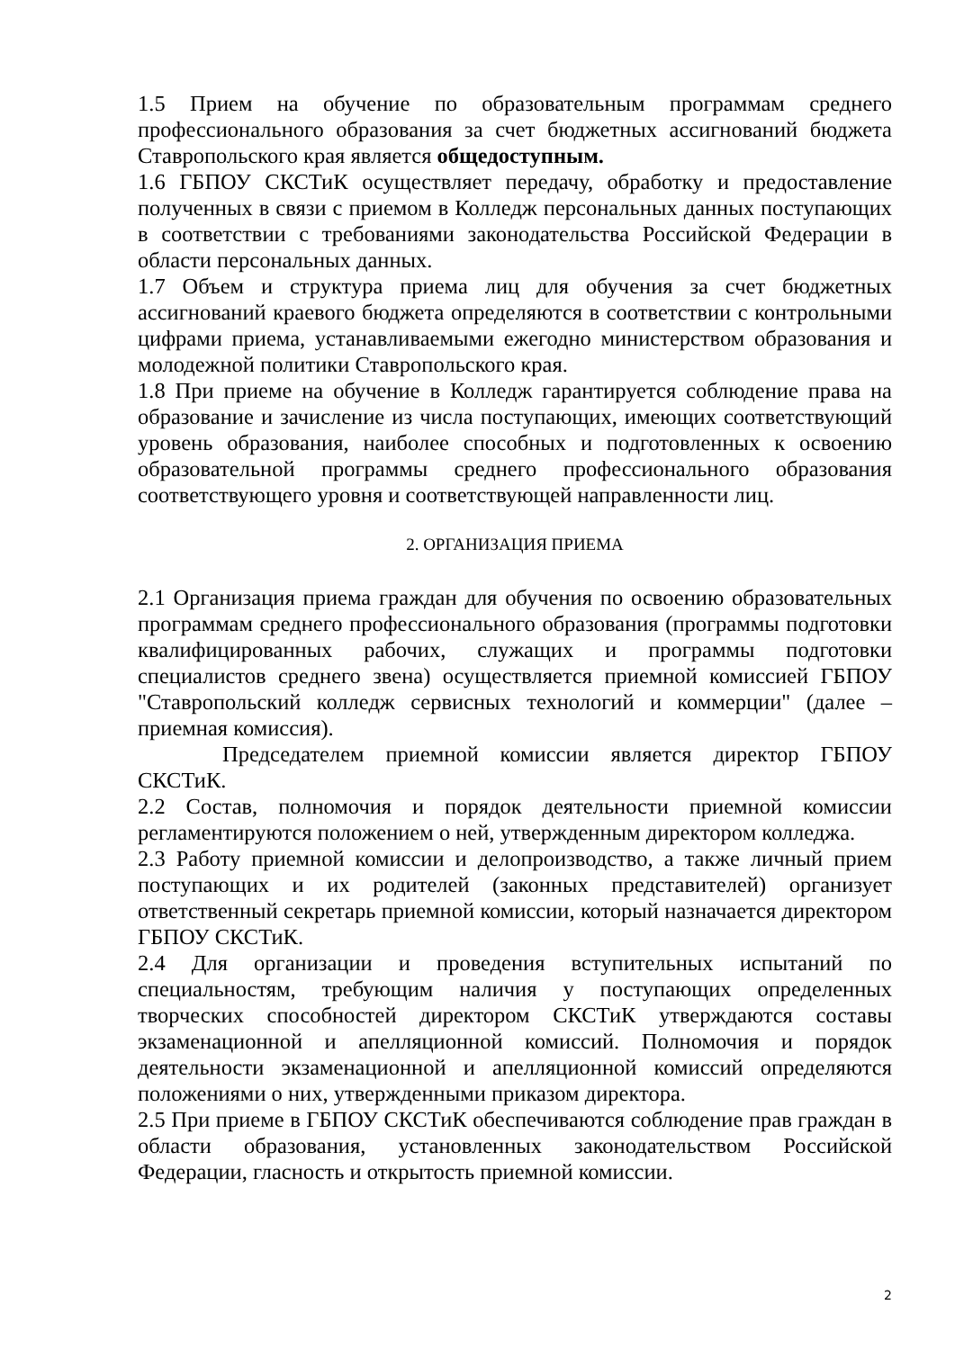1.5 Прием на обучение по образовательным программам среднего профессионального образования за счет бюджетных ассигнований бюджета Ставропольского края является общедоступным.
1.6 ГБПОУ СКСТиК осуществляет передачу, обработку и предоставление полученных в связи с приемом в Колледж персональных данных поступающих в соответствии с требованиями законодательства Российской Федерации в области персональных данных.
1.7 Объем и структура приема лиц для обучения за счет бюджетных ассигнований краевого бюджета определяются в соответствии с контрольными цифрами приема, устанавливаемыми ежегодно министерством образования и молодежной политики Ставропольского края.
1.8 При приеме на обучение в Колледж гарантируется соблюдение права на образование и зачисление из числа поступающих, имеющих соответствующий уровень образования, наиболее способных и подготовленных к освоению образовательной программы среднего профессионального образования соответствующего уровня и соответствующей направленности лиц.
2. ОРГАНИЗАЦИЯ ПРИЕМА
2.1 Организация приема граждан для обучения по освоению образовательных программам среднего профессионального образования (программы подготовки квалифицированных рабочих, служащих и программы подготовки специалистов среднего звена) осуществляется приемной комиссией ГБПОУ "Ставропольский колледж сервисных технологий и коммерции" (далее – приемная комиссия).
Председателем приемной комиссии является директор ГБПОУ СКСТиК.
2.2 Состав, полномочия и порядок деятельности приемной комиссии регламентируются положением о ней, утвержденным директором колледжа.
2.3 Работу приемной комиссии и делопроизводство, а также личный прием поступающих и их родителей (законных представителей) организует ответственный секретарь приемной комиссии, который назначается директором ГБПОУ СКСТиК.
2.4 Для организации и проведения вступительных испытаний по специальностям, требующим наличия у поступающих определенных творческих способностей директором СКСТиК утверждаются составы экзаменационной и апелляционной комиссий. Полномочия и порядок деятельности экзаменационной и апелляционной комиссий определяются положениями о них, утвержденными приказом директора.
2.5 При приеме в ГБПОУ СКСТиК обеспечиваются соблюдение прав граждан в области образования, установленных законодательством Российской Федерации, гласность и открытость приемной комиссии.
2